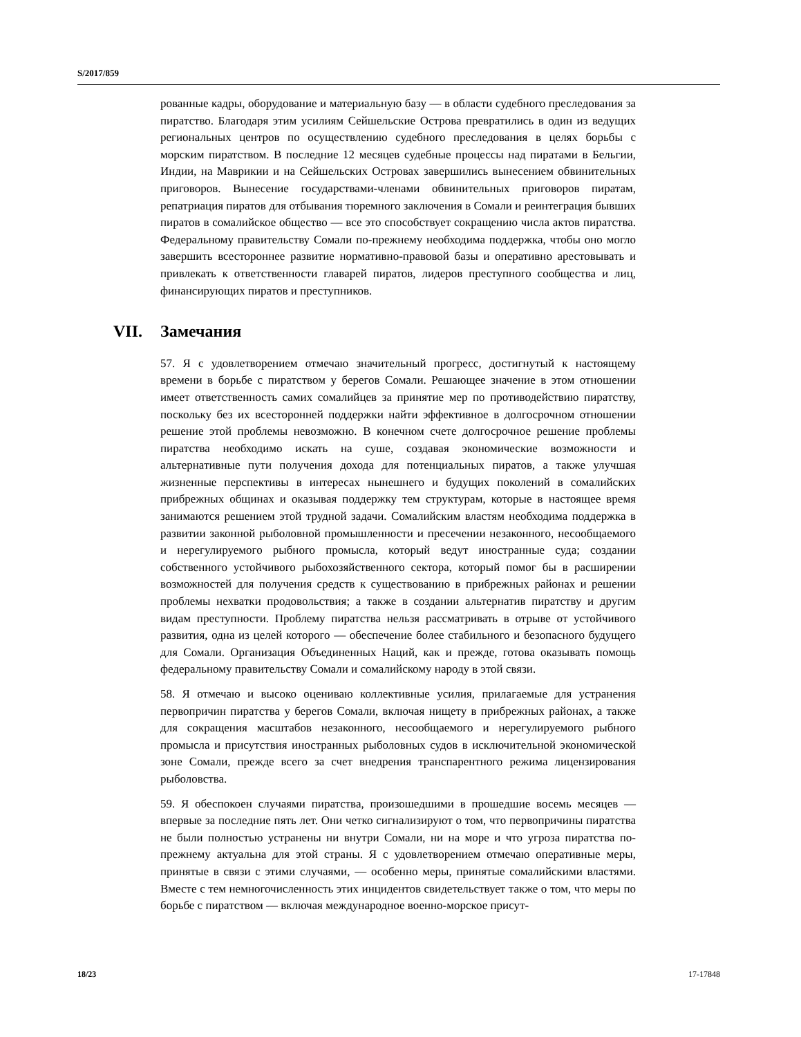S/2017/859
рованные кадры, оборудование и материальную базу — в области судебного преследования за пиратство. Благодаря этим усилиям Сейшельские Острова превратились в один из ведущих региональных центров по осуществлению судебного преследования в целях борьбы с морским пиратством. В последние 12 месяцев судебные процессы над пиратами в Бельгии, Индии, на Маврикии и на Сейшельских Островах завершились вынесением обвинительных приговоров. Вынесение государствами-членами обвинительных приговоров пиратам, репатриация пиратов для отбывания тюремного заключения в Сомали и реинтеграция бывших пиратов в сомалийское общество — все это способствует сокращению числа актов пиратства. Федеральному правительству Сомали по-прежнему необходима поддержка, чтобы оно могло завершить всестороннее развитие нормативно-правовой базы и оперативно арестовывать и привлекать к ответственности главарей пиратов, лидеров преступного сообщества и лиц, финансирующих пиратов и преступников.
VII. Замечания
57. Я с удовлетворением отмечаю значительный прогресс, достигнутый к настоящему времени в борьбе с пиратством у берегов Сомали. Решающее значение в этом отношении имеет ответственность самих сомалийцев за принятие мер по противодействию пиратству, поскольку без их всесторонней поддержки найти эффективное в долгосрочном отношении решение этой проблемы невозможно. В конечном счете долгосрочное решение проблемы пиратства необходимо искать на суше, создавая экономические возможности и альтернативные пути получения дохода для потенциальных пиратов, а также улучшая жизненные перспективы в интересах нынешнего и будущих поколений в сомалийских прибрежных общинах и оказывая поддержку тем структурам, которые в настоящее время занимаются решением этой трудной задачи. Сомалийским властям необходима поддержка в развитии законной рыболовной промышленности и пресечении незаконного, несообщаемого и нерегулируемого рыбного промысла, который ведут иностранные суда; создании собственного устойчивого рыбохозяйственного сектора, который помог бы в расширении возможностей для получения средств к существованию в прибрежных районах и решении проблемы нехватки продовольствия; а также в создании альтернатив пиратству и другим видам преступности. Проблему пиратства нельзя рассматривать в отрыве от устойчивого развития, одна из целей которого — обеспечение более стабильного и безопасного будущего для Сомали. Организация Объединенных Наций, как и прежде, готова оказывать помощь федеральному правительству Сомали и сомалийскому народу в этой связи.
58. Я отмечаю и высоко оцениваю коллективные усилия, прилагаемые для устранения первопричин пиратства у берегов Сомали, включая нищету в прибрежных районах, а также для сокращения масштабов незаконного, несообщаемого и нерегулируемого рыбного промысла и присутствия иностранных рыболовных судов в исключительной экономической зоне Сомали, прежде всего за счет внедрения транспарентного режима лицензирования рыболовства.
59. Я обеспокоен случаями пиратства, произошедшими в прошедшие восемь месяцев — впервые за последние пять лет. Они четко сигнализируют о том, что первопричины пиратства не были полностью устранены ни внутри Сомали, ни на море и что угроза пиратства по-прежнему актуальна для этой страны. Я с удовлетворением отмечаю оперативные меры, принятые в связи с этими случаями, — особенно меры, принятые сомалийскими властями. Вместе с тем немногочисленность этих инцидентов свидетельствует также о том, что меры по борьбе с пиратством — включая международное военно-морское присут-
18/23 17-17848